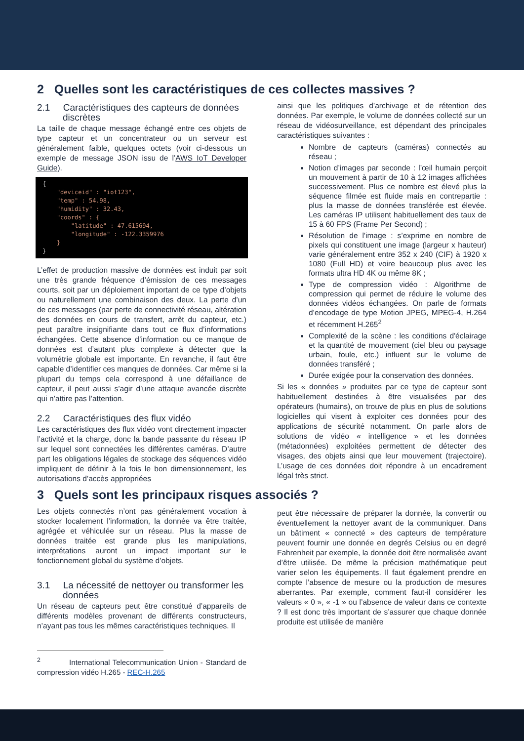2 Quelles sont les caractéristiques de ces collectes massives ?
2.1 Caractéristiques des capteurs de données discrètes
La taille de chaque message échangé entre ces objets de type capteur et un concentrateur ou un serveur est généralement faible, quelques octets (voir ci-dessous un exemple de message JSON issu de l’AWS IoT Developer Guide).
{
    "deviceid" : "iot123",
    "temp" : 54.98,
    "humidity" : 32.43,
    "coords" : {
        "latitude" : 47.615694,
        "longitude" : -122.3359976
    }
}
L’effet de production massive de données est induit par soit une très grande fréquence d’émission de ces messages courts, soit par un déploiement important de ce type d’objets ou naturellement une combinaison des deux. La perte d’un de ces messages (par perte de connectivité réseau, altération des données en cours de transfert, arrêt du capteur, etc.) peut paraître insignifiante dans tout ce flux d’informations échangées. Cette absence d’information ou ce manque de données est d’autant plus complexe à détecter que la volumétrie globale est importante. En revanche, il faut être capable d’identifier ces manques de données. Car même si la plupart du temps cela correspond à une défaillance de capteur, il peut aussi s’agir d’une attaque avancée discrète qui n’attire pas l’attention.
2.2 Caractéristiques des flux vidéo
Les caractéristiques des flux vidéo vont directement impacter l’activité et la charge, donc la bande passante du réseau IP sur lequel sont connectées les différentes caméras. D’autre part les obligations légales de stockage des séquences vidéo impliquent de définir à la fois le bon dimensionnement, les autorisations d’accès appropriées
ainsi que les politiques d’archivage et de rétention des données. Par exemple, le volume de données collecté sur un réseau de vidéosurveillance, est dépendant des principales caractéristiques suivantes :
Nombre de capteurs (caméras) connectés au réseau ;
Notion d’images par seconde : l’œil humain perçoit un mouvement à partir de 10 à 12 images affichées successivement. Plus ce nombre est élevé plus la séquence filmée est fluide mais en contrepartie : plus la masse de données transférée est élevée. Les caméras IP utilisent habituellement des taux de 15 à 60 FPS (Frame Per Second) ;
Résolution de l'image : s’exprime en nombre de pixels qui constituent une image (largeur x hauteur) varie généralement entre 352 x 240 (CIF) à 1920 x 1080 (Full HD) et voire beaucoup plus avec les formats ultra HD 4K ou même 8K ;
Type de compression vidéo : Algorithme de compression qui permet de réduire le volume des données vidéos échangées. On parle de formats d’encodage de type Motion JPEG, MPEG-4, H.264 et récemment H.265<sup>2</sup>
Complexité de la scène : les conditions d'éclairage et la quantité de mouvement (ciel bleu ou paysage urbain, foule, etc.) influent sur le volume de données transféré ;
Durée exigée pour la conservation des données.
Si les « données » produites par ce type de capteur sont habituellement destinées à être visualisées par des opérateurs (humains), on trouve de plus en plus de solutions logicielles qui visent à exploiter ces données pour des applications de sécurité notamment. On parle alors de solutions de vidéo « intelligence » et les données (métadonnées) exploitées permettent de détecter des visages, des objets ainsi que leur mouvement (trajectoire). L’usage de ces données doit répondre à un encadrement légal très strict.
3 Quels sont les principaux risques associés ?
Les objets connectés n’ont pas généralement vocation à stocker localement l’information, la donnée va être traitée, agrégée et véhiculée sur un réseau. Plus la masse de données traitée est grande plus les manipulations, interprétations auront un impact important sur le fonctionnement global du système d’objets.
3.1 La nécessité de nettoyer ou transformer les données
Un réseau de capteurs peut être constitué d’appareils de différents modèles provenant de différents constructeurs, n’ayant pas tous les mêmes caractéristiques techniques. Il
<sup>2</sup> International Telecommunication Union - Standard de compression vidéo H.265 - REC-H.265
peut être nécessaire de préparer la donnée, la convertir ou éventuellement la nettoyer avant de la communiquer. Dans un bâtiment « connecté » des capteurs de température peuvent fournir une donnée en degrés Celsius ou en degré Fahrenheit par exemple, la donnée doit être normalisée avant d’être utilisée. De même la précision mathématique peut varier selon les équipements. Il faut également prendre en compte l’absence de mesure ou la production de mesures aberrantes. Par exemple, comment faut-il considérer les valeurs « 0 », « -1 » ou l’absence de valeur dans ce contexte ? Il est donc très important de s’assurer que chaque donnée produite est utilisée de manière